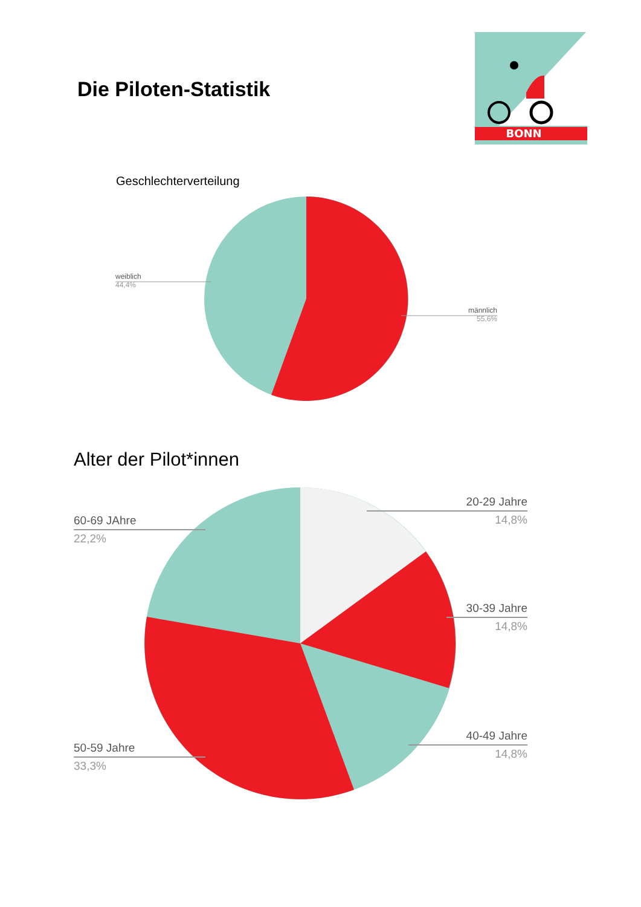Die Piloten-Statistik
BONN
Geschlechterverteilung
weiblich
44,4%
männlich
55,6%
Alter der Pilot*innen
20-29 Jahre
14,8%
30-39 Jahre
14,8%
40-49 Jahre
14,8%
60-69 JAhre
22,2%
50-59 Jahre
33,3%